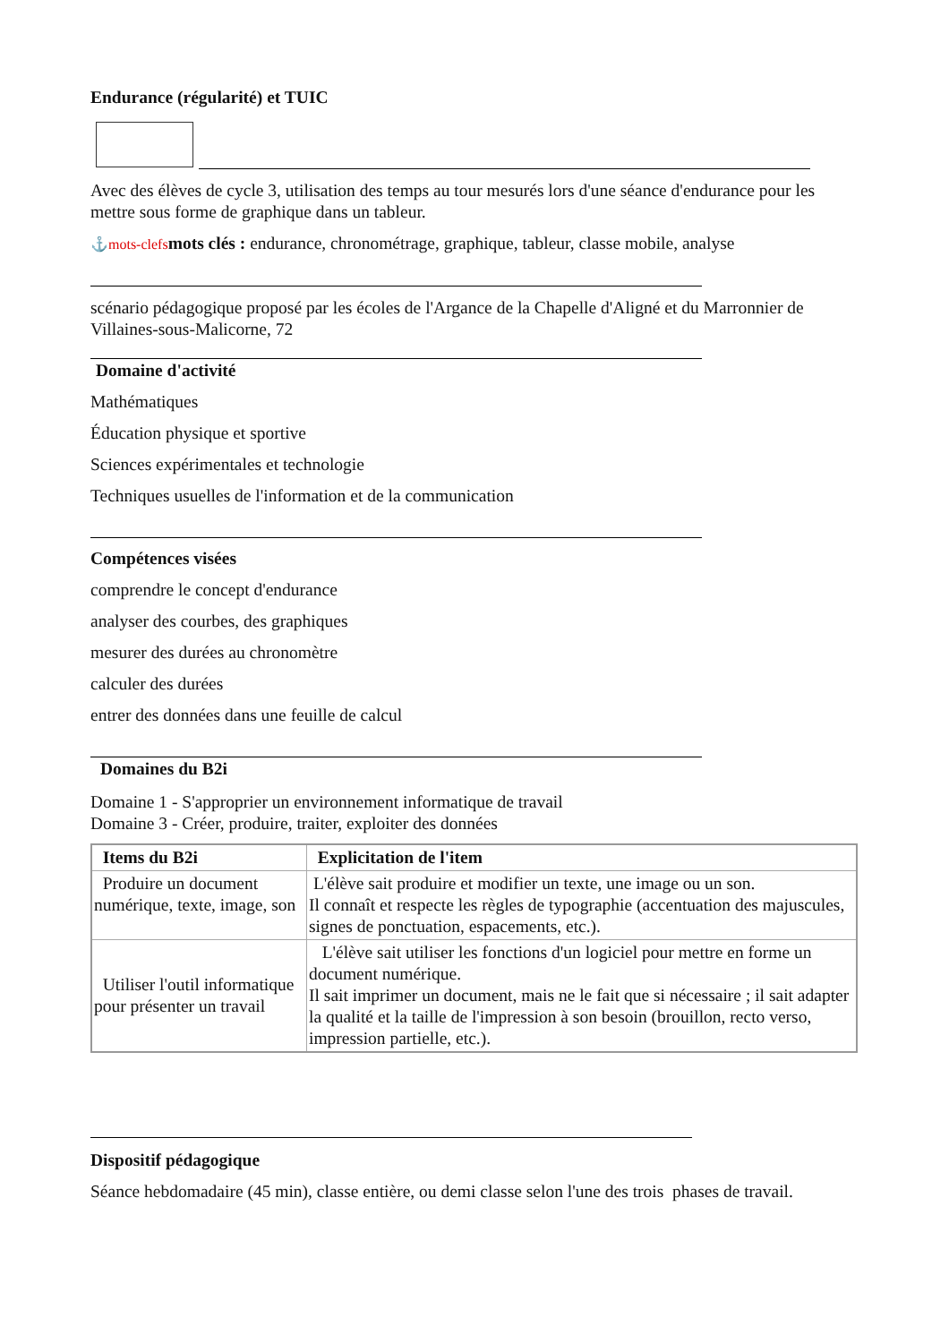Endurance (régularité) et TUIC
Avec des élèves de cycle 3, utilisation des temps au tour mesurés lors d'une séance d'endurance pour les mettre sous forme de graphique dans un tableur.
⚓mots-clefs mots clés : endurance, chronométrage, graphique, tableur, classe mobile, analyse
scénario pédagogique proposé par les écoles de l'Argance de la Chapelle d'Aligné et du Marronnier de Villaines-sous-Malicorne, 72
Domaine d'activité
Mathématiques
Éducation physique et sportive
Sciences expérimentales et technologie
Techniques usuelles de l'information et de la communication
Compétences visées
comprendre le concept d'endurance
analyser des courbes, des graphiques
mesurer des durées au chronomètre
calculer des durées
entrer des données dans une feuille de calcul
Domaines du B2i
Domaine 1 - S'approprier un environnement informatique de travail
Domaine 3 - Créer, produire, traiter, exploiter des données
| Items du B2i | Explicitation de l'item |
| --- | --- |
| Produire un document numérique, texte, image, son | L'élève sait produire et modifier un texte, une image ou un son. Il connaît et respecte les règles de typographie (accentuation des majuscules, signes de ponctuation, espacements, etc.). |
| Utiliser l'outil informatique pour présenter un travail | L'élève sait utiliser les fonctions d'un logiciel pour mettre en forme un document numérique. Il sait imprimer un document, mais ne le fait que si nécessaire ; il sait adapter la qualité et la taille de l'impression à son besoin (brouillon, recto verso, impression partielle, etc.). |
Dispositif pédagogique
Séance hebdomadaire (45 min), classe entière, ou demi classe selon l'une des trois phases de travail.